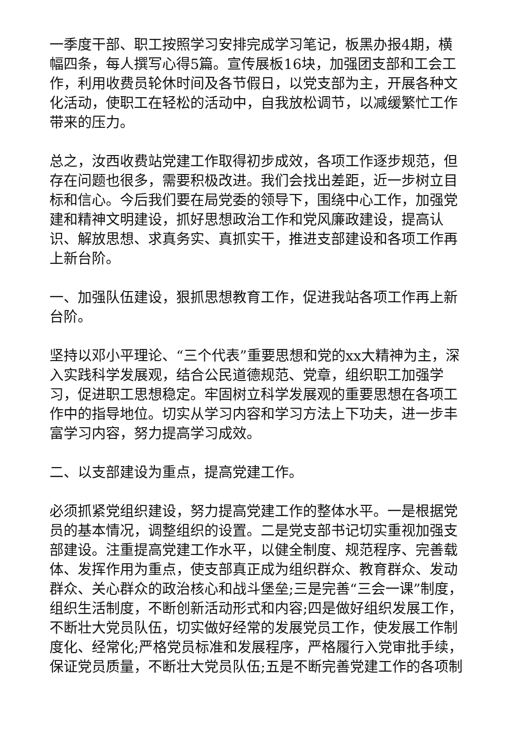一季度干部、职工按照学习安排完成学习笔记，板黑办报4期，横幅四条，每人撰写心得5篇。宣传展板16块，加强团支部和工会工作，利用收费员轮休时间及各节假日，以党支部为主，开展各种文化活动，使职工在轻松的活动中，自我放松调节，以减缓繁忙工作带来的压力。
总之，汝西收费站党建工作取得初步成效，各项工作逐步规范，但存在问题也很多，需要积极改进。我们会找出差距，近一步树立目标和信心。今后我们要在局党委的领导下，围绕中心工作，加强党建和精神文明建设，抓好思想政治工作和党风廉政建设，提高认识、解放思想、求真务实、真抓实干，推进支部建设和各项工作再上新台阶。
一、加强队伍建设，狠抓思想教育工作，促进我站各项工作再上新台阶。
坚持以邓小平理论、“三个代表”重要思想和党的xx大精神为主，深入实践科学发展观，结合公民道德规范、党章，组织职工加强学习，促进职工思想稳定。牢固树立科学发展观的重要思想在各项工作中的指导地位。切实从学习内容和学习方法上下功夫，进一步丰富学习内容，努力提高学习成效。
二、以支部建设为重点，提高党建工作。
必须抓紧党组织建设，努力提高党建工作的整体水平。一是根据党员的基本情况，调整组织的设置。二是党支部书记切实重视加强支部建设。注重提高党建工作水平，以健全制度、规范程序、完善载体、发挥作用为重点，使支部真正成为组织群众、教育群众、发动群众、关心群众的政治核心和战斗堡垒;三是完善“三会一课”制度，组织生活制度，不断创新活动形式和内容;四是做好组织发展工作，不断壮大党员队伍，切实做好经常的发展党员工作，使发展工作制度化、经常化;严格党员标准和发展程序，严格履行入党审批手续，保证党员质量，不断壮大党员队伍;五是不断完善党建工作的各项制